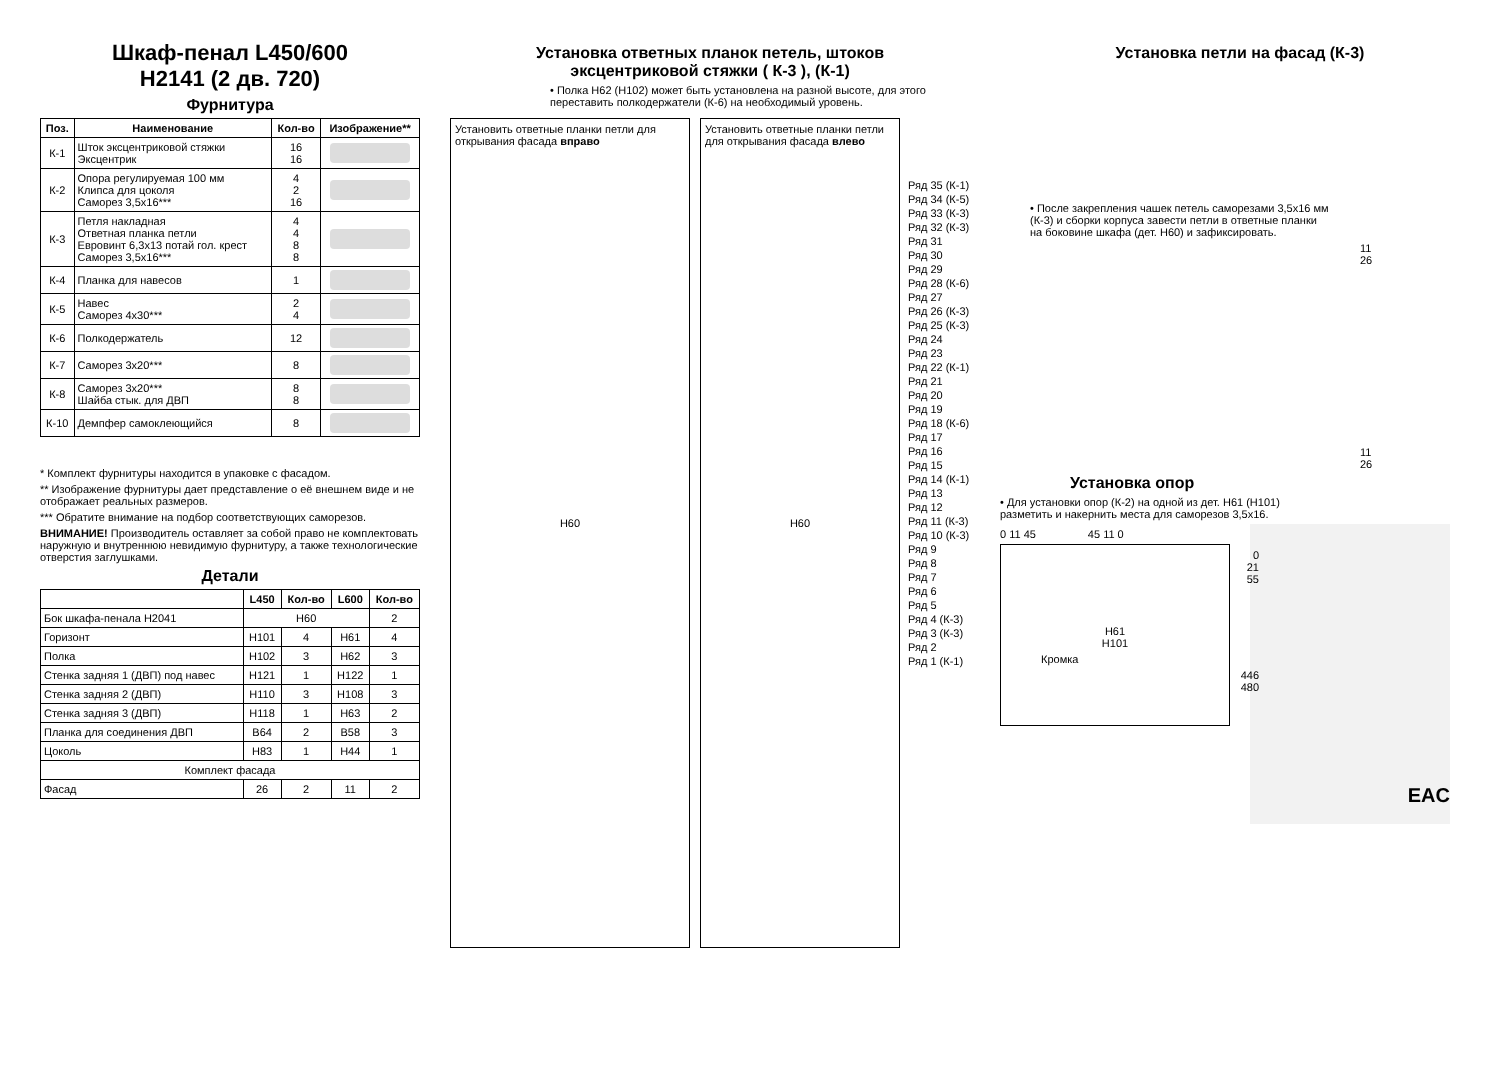Шкаф-пенал L450/600
H2141 (2 дв. 720)
Фурнитура
| Поз. | Наименование | Кол-во | Изображение** |
| --- | --- | --- | --- |
| К-1 | Шток эксцентриковой стяжки Эксцентрик | 16 16 | |
| К-2 | Опора регулируемая 100 мм Клипса для цоколя Саморез 3,5х16*** | 4 2 16 | |
| К-3 | Петля накладная Ответная планка петли Евровинт 6,3х13 потай гол. крест Саморез 3,5х16*** | 4 4 8 8 | |
| К-4 | Планка для навесов | 1 | |
| К-5 | Навес Саморез 4х30*** | 2 4 | |
| К-6 | Полкодержатель | 12 | |
| К-7 | Саморез 3х20*** | 8 | |
| К-8 | Саморез 3х20*** Шайба стык. для ДВП | 8 8 | |
| К-10 | Демпфер самоклеющийся | 8 | |
* Комплект фурнитуры находится в упаковке с фасадом.
** Изображение фурнитуры дает представление о её внешнем виде и не отображает реальных размеров.
*** Обратите внимание на подбор соответствующих саморезов.
ВНИМАНИЕ! Производитель оставляет за собой право не комплектовать наружную и внутреннюю невидимую фурнитуру, а также технологические отверстия заглушками.
Детали
| | L450 | Кол-во | L600 | Кол-во |
| --- | --- | --- | --- | --- |
| Бок шкафа-пенала Н2041 | Н60 | | | 2 |
| Горизонт | Н101 | 4 | Н61 | 4 |
| Полка | Н102 | 3 | Н62 | 3 |
| Стенка задняя 1 (ДВП) под навес | Н121 | 1 | Н122 | 1 |
| Стенка задняя 2 (ДВП) | Н110 | 3 | Н108 | 3 |
| Стенка задняя 3 (ДВП) | Н118 | 1 | Н63 | 2 |
| Планка для соединения ДВП | В64 | 2 | В58 | 3 |
| Цоколь | Н83 | 1 | Н44 | 1 |
| Комплект фасада | | | | |
| Фасад | 26 | 2 | 11 | 2 |
Установка ответных планок петель, штоков
эксцентриковой стяжки ( К-3 ), (К-1)
• Полка Н62 (Н102) может быть установлена на разной высоте, для этого переставить полкодержатели (К-6) на необходимый уровень.
Установить ответные планки петли для открывания фасада вправо
Н60
Установить ответные планки петли для открывания фасада влево
Н60
Ряд 35 (К-1)
Ряд 34 (К-5)
Ряд 33 (К-3)
Ряд 32 (К-3)
Ряд 31
Ряд 30
Ряд 29
Ряд 28 (К-6)
Ряд 27
Ряд 26 (К-3)
Ряд 25 (К-3)
Ряд 24
Ряд 23
Ряд 22 (К-1)
Ряд 21
Ряд 20
Ряд 19
Ряд 18 (К-6)
Ряд 17
Ряд 16
Ряд 15
Ряд 14 (К-1)
Ряд 13
Ряд 12
Ряд 11 (К-3)
Ряд 10 (К-3)
Ряд 9
Ряд 8
Ряд 7
Ряд 6
Ряд 5
Ряд 4 (К-3)
Ряд 3 (К-3)
Ряд 2
Ряд 1 (К-1)
Установка петли на фасад (К-3)
• После закрепления чашек петель саморезами 3,5х16 мм (К-3) и сборки корпуса завести петли в ответные планки на боковине шкафа (дет. Н60) и зафиксировать.
11
26
11
26
Установка опор
• Для установки опор (К-2) на одной из дет. Н61 (Н101) разметить и накернить места для саморезов 3,5х16.
0 11 45 45 11 0
0
21
55
Н61
Н101
Кромка
446
480
EAC